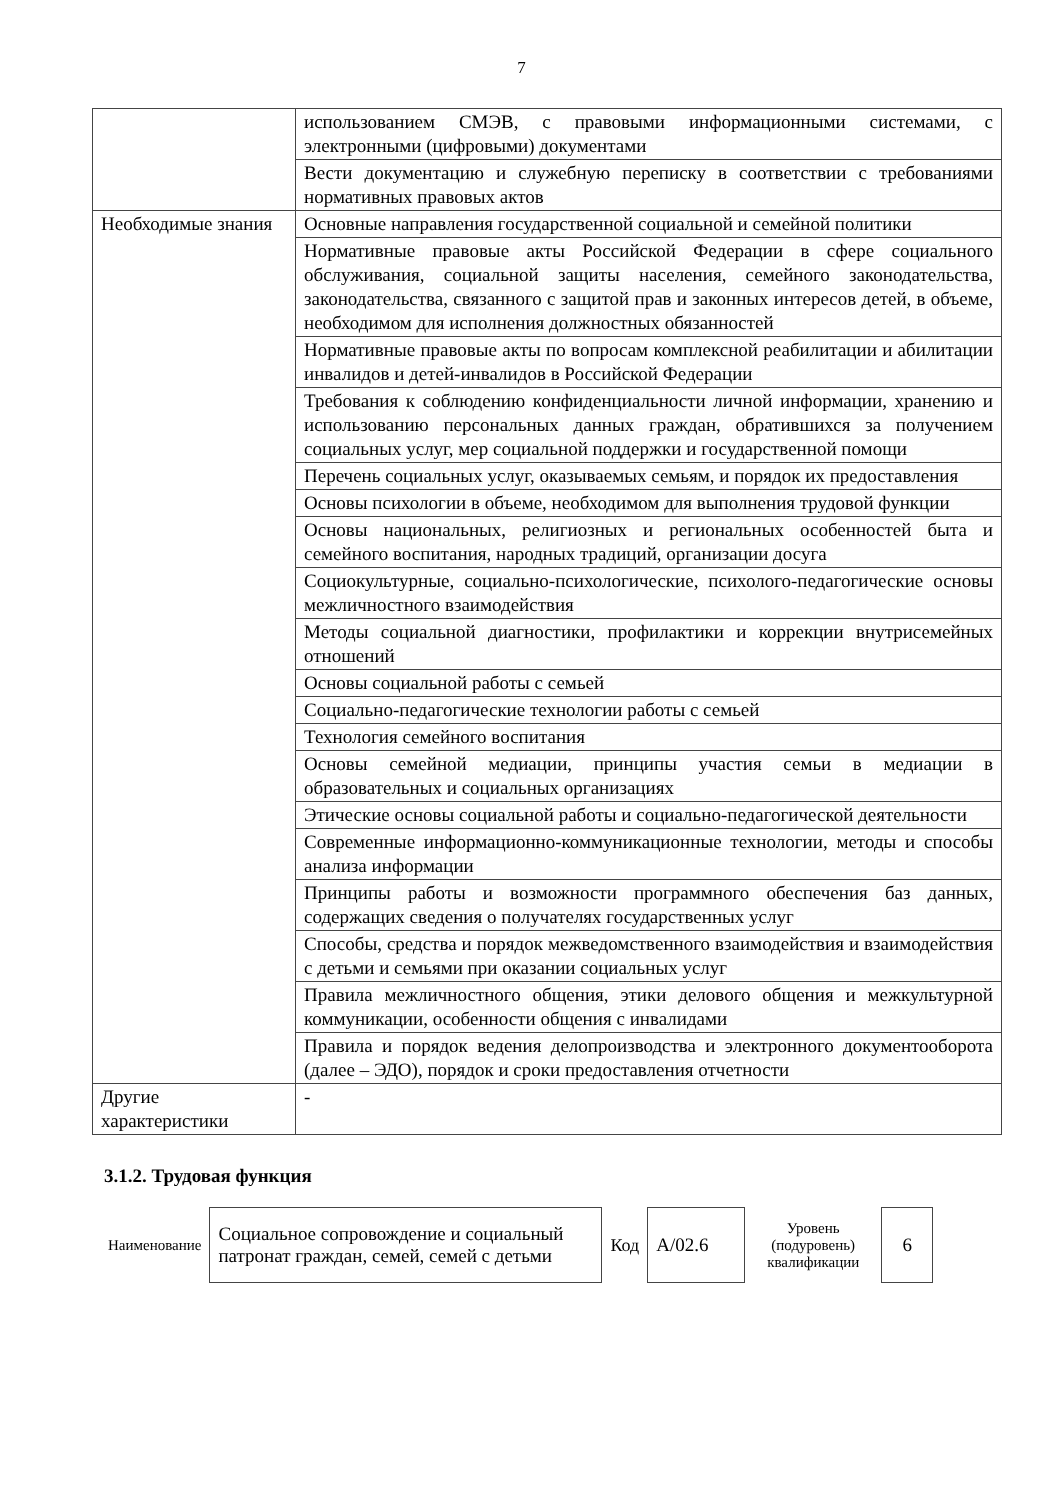7
| | использованием СМЭВ, с правовыми информационными системами, с электронными (цифровыми) документами |
| | Вести документацию и служебную переписку в соответствии с требованиями нормативных правовых актов |
| Необходимые знания | Основные направления государственной социальной и семейной политики |
| | Нормативные правовые акты Российской Федерации в сфере социального обслуживания, социальной защиты населения, семейного законодательства, законодательства, связанного с защитой прав и законных интересов детей, в объеме, необходимом для исполнения должностных обязанностей |
| | Нормативные правовые акты по вопросам комплексной реабилитации и абилитации инвалидов и детей-инвалидов в Российской Федерации |
| | Требования к соблюдению конфиденциальности личной информации, хранению и использованию персональных данных граждан, обратившихся за получением социальных услуг, мер социальной поддержки и государственной помощи |
| | Перечень социальных услуг, оказываемых семьям, и порядок их предоставления |
| | Основы психологии в объеме, необходимом для выполнения трудовой функции |
| | Основы национальных, религиозных и региональных особенностей быта и семейного воспитания, народных традиций, организации досуга |
| | Социокультурные, социально-психологические, психолого-педагогические основы межличностного взаимодействия |
| | Методы социальной диагностики, профилактики и коррекции внутрисемейных отношений |
| | Основы социальной работы с семьей |
| | Социально-педагогические технологии работы с семьей |
| | Технология семейного воспитания |
| | Основы семейной медиации, принципы участия семьи в медиации в образовательных и социальных организациях |
| | Этические основы социальной работы и социально-педагогической деятельности |
| | Современные информационно-коммуникационные технологии, методы и способы анализа информации |
| | Принципы работы и возможности программного обеспечения баз данных, содержащих сведения о получателях государственных услуг |
| | Способы, средства и порядок межведомственного взаимодействия и взаимодействия с детьми и семьями при оказании социальных услуг |
| | Правила межличностного общения, этики делового общения и межкультурной коммуникации, особенности общения с инвалидами |
| | Правила и порядок ведения делопроизводства и электронного документооборота (далее – ЭДО), порядок и сроки предоставления отчетности |
| Другие характеристики | - |
3.1.2. Трудовая функция
| Наименование | Социальное сопровождение и социальный патронат граждан, семей, семей с детьми | Код | А/02.6 | Уровень (подуровень) квалификации | 6 |